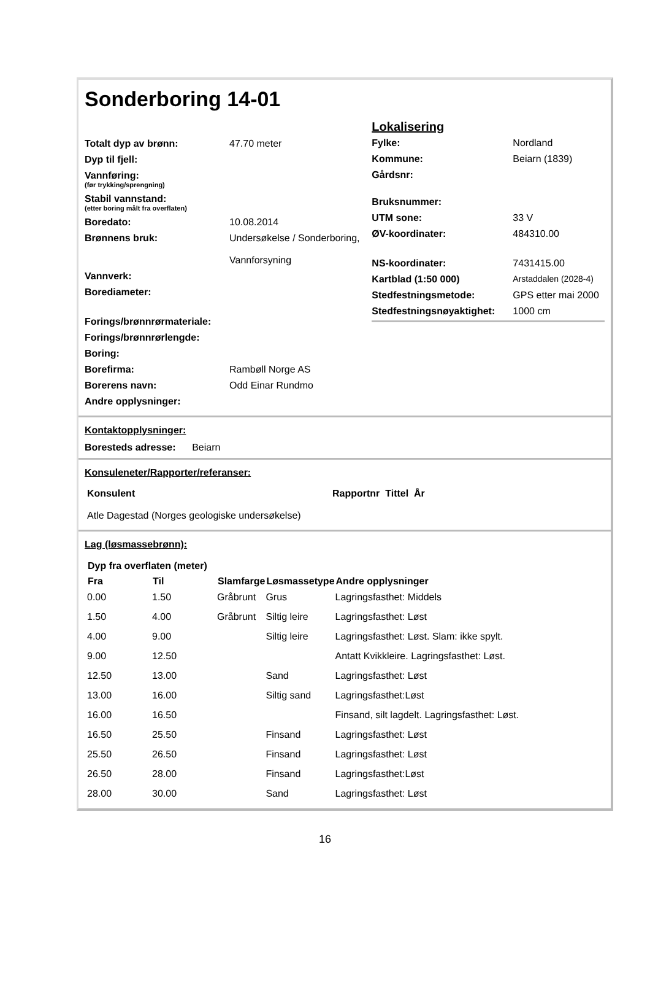Sonderboring 14-01
| Totalt dyp av brønn: | 47.70 meter |
| Dyp til fjell: | |
| Vannføring: (før trykking/sprengning) | |
| Stabil vannstand: (etter boring målt fra overflaten) | |
| Boredato: | 10.08.2014 |
| Brønnens bruk: | Undersøkelse / Sonderboring, Vannforsyning |
| Vannverk: | |
| Borediameter: | |
| Forings/brønnrørmateriale: | |
| Forings/brønnrørlengde: | |
| Boring: | |
| Borefirma: | Rambøll Norge AS |
| Borerens navn: | Odd Einar Rundmo |
| Andre opplysninger: | |
Lokalisering
| Fylke: | Nordland |
| Kommune: | Beiarn (1839) |
| Gårdsnr: | |
| Bruksnummer: | |
| UTM sone: | 33 V |
| ØV-koordinater: | 484310.00 |
| NS-koordinater: | 7431415.00 |
| Kartblad (1:50 000) | Arstaddalen (2028-4) |
| Stedfestningsmetode: | GPS etter mai 2000 |
| Stedfestningsnøyaktighet: | 1000 cm |
Kontaktopplysninger:
Boresteds adresse: Beiarn
Konsuleneter/Rapporter/referanser:
| Konsulent | Rapportnr Tittel År |
| Atle Dagestad (Norges geologiske undersøkelse) | |
Lag (løsmassebrønn):
| Dyp fra overflaten (meter) | | | | |
| --- | --- | --- | --- | --- |
| Fra | Til | Slamfarge | Løsmassetype | Andre opplysninger |
| 0.00 | 1.50 | Gråbrunt | Grus | Lagringsfasthet: Middels |
| 1.50 | 4.00 | Gråbrunt | Siltig leire | Lagringsfasthet: Løst |
| 4.00 | 9.00 | | Siltig leire | Lagringsfasthet: Løst. Slam: ikke spylt. |
| 9.00 | 12.50 | | | Antatt Kvikkleire. Lagringsfasthet: Løst. |
| 12.50 | 13.00 | | Sand | Lagringsfasthet: Løst |
| 13.00 | 16.00 | | Siltig sand | Lagringsfasthet:Løst |
| 16.00 | 16.50 | | | Finsand, silt lagdelt. Lagringsfasthet: Løst. |
| 16.50 | 25.50 | | Finsand | Lagringsfasthet: Løst |
| 25.50 | 26.50 | | Finsand | Lagringsfasthet: Løst |
| 26.50 | 28.00 | | Finsand | Lagringsfasthet:Løst |
| 28.00 | 30.00 | | Sand | Lagringsfasthet: Løst |
16